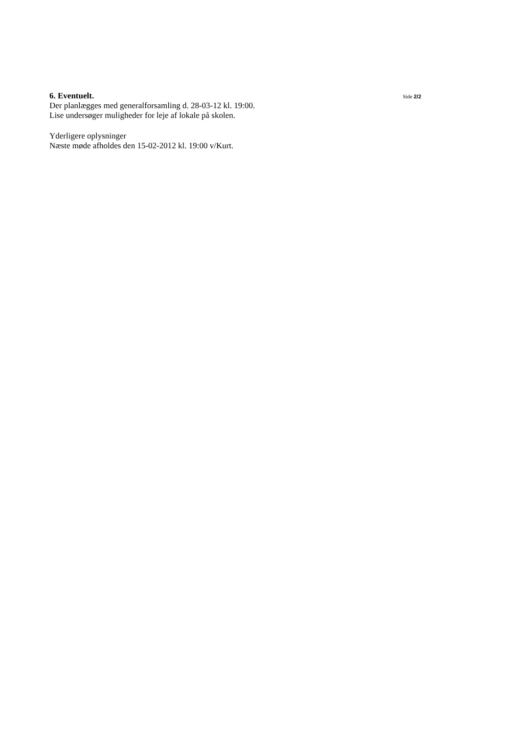6. Eventuelt.
Side 2/2
Der planlægges med generalforsamling d. 28-03-12 kl. 19:00.
Lise undersøger muligheder for leje af lokale på skolen.
Yderligere oplysninger
Næste møde afholdes den 15-02-2012 kl. 19:00 v/Kurt.